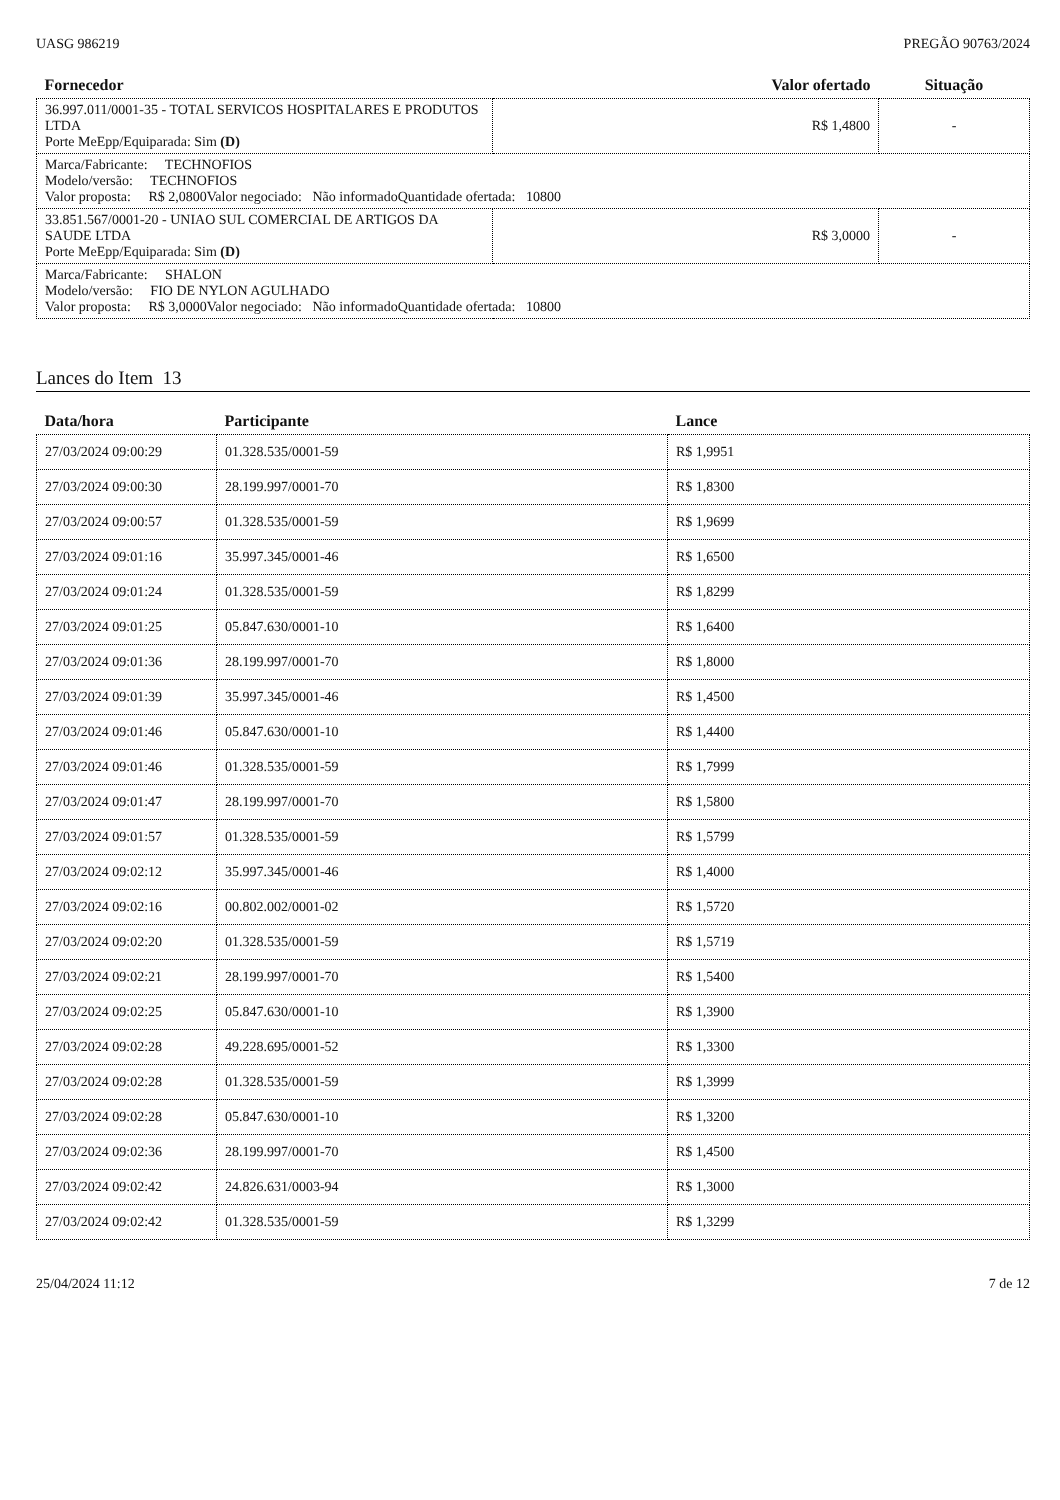UASG 986219 PREGÃO 90763/2024
| Fornecedor | Valor ofertado | Situação |
| --- | --- | --- |
| 36.997.011/0001-35 - TOTAL SERVICOS HOSPITALARES E PRODUTOS LTDA Porte MeEpp/Equiparada: Sim (D) | R$ 1,4800 | - |
| Marca/Fabricante: TECHNOFIOS Modelo/versão: TECHNOFIOS Valor proposta: R$ 2,0800 Valor negociado: Não informado Quantidade ofertada: 10800 | | |
| 33.851.567/0001-20 - UNIAO SUL COMERCIAL DE ARTIGOS DA SAUDE LTDA Porte MeEpp/Equiparada: Sim (D) | R$ 3,0000 | - |
| Marca/Fabricante: SHALON Modelo/versão: FIO DE NYLON AGULHADO Valor proposta: R$ 3,0000 Valor negociado: Não informado Quantidade ofertada: 10800 | | |
Lances do Item 13
| Data/hora | Participante | Lance |
| --- | --- | --- |
| 27/03/2024 09:00:29 | 01.328.535/0001-59 | R$ 1,9951 |
| 27/03/2024 09:00:30 | 28.199.997/0001-70 | R$ 1,8300 |
| 27/03/2024 09:00:57 | 01.328.535/0001-59 | R$ 1,9699 |
| 27/03/2024 09:01:16 | 35.997.345/0001-46 | R$ 1,6500 |
| 27/03/2024 09:01:24 | 01.328.535/0001-59 | R$ 1,8299 |
| 27/03/2024 09:01:25 | 05.847.630/0001-10 | R$ 1,6400 |
| 27/03/2024 09:01:36 | 28.199.997/0001-70 | R$ 1,8000 |
| 27/03/2024 09:01:39 | 35.997.345/0001-46 | R$ 1,4500 |
| 27/03/2024 09:01:46 | 05.847.630/0001-10 | R$ 1,4400 |
| 27/03/2024 09:01:46 | 01.328.535/0001-59 | R$ 1,7999 |
| 27/03/2024 09:01:47 | 28.199.997/0001-70 | R$ 1,5800 |
| 27/03/2024 09:01:57 | 01.328.535/0001-59 | R$ 1,5799 |
| 27/03/2024 09:02:12 | 35.997.345/0001-46 | R$ 1,4000 |
| 27/03/2024 09:02:16 | 00.802.002/0001-02 | R$ 1,5720 |
| 27/03/2024 09:02:20 | 01.328.535/0001-59 | R$ 1,5719 |
| 27/03/2024 09:02:21 | 28.199.997/0001-70 | R$ 1,5400 |
| 27/03/2024 09:02:25 | 05.847.630/0001-10 | R$ 1,3900 |
| 27/03/2024 09:02:28 | 49.228.695/0001-52 | R$ 1,3300 |
| 27/03/2024 09:02:28 | 01.328.535/0001-59 | R$ 1,3999 |
| 27/03/2024 09:02:28 | 05.847.630/0001-10 | R$ 1,3200 |
| 27/03/2024 09:02:36 | 28.199.997/0001-70 | R$ 1,4500 |
| 27/03/2024 09:02:42 | 24.826.631/0003-94 | R$ 1,3000 |
| 27/03/2024 09:02:42 | 01.328.535/0001-59 | R$ 1,3299 |
25/04/2024 11:12 7 de 12